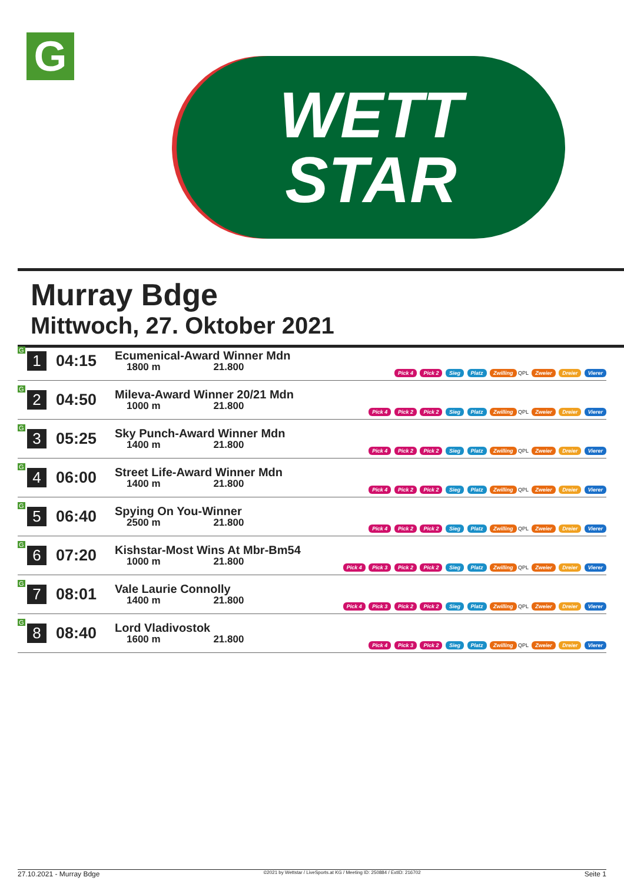G
WETT
STAR
Murray Bdge
Mittwoch, 27. Oktober 2021
| G | 1 | 04:15 | Ecumenical-Award Winner Mdn 1800 m 21.800 | Pick 4 Pick 2 Sieg Platz Zwilling QPL Zweier Dreier Vierer |
| G | 2 | 04:50 | Mileva-Award Winner 20/21 Mdn 1000 m 21.800 | Pick 4 Pick 2 Pick 2 Sieg Platz Zwilling QPL Zweier Dreier Vierer |
| G | 3 | 05:25 | Sky Punch-Award Winner Mdn 1400 m 21.800 | Pick 4 Pick 2 Pick 2 Sieg Platz Zwilling QPL Zweier Dreier Vierer |
| G | 4 | 06:00 | Street Life-Award Winner Mdn 1400 m 21.800 | Pick 4 Pick 2 Pick 2 Sieg Platz Zwilling QPL Zweier Dreier Vierer |
| G | 5 | 06:40 | Spying On You-Winner 2500 m 21.800 | Pick 4 Pick 2 Pick 2 Sieg Platz Zwilling QPL Zweier Dreier Vierer |
| G | 6 | 07:20 | Kishstar-Most Wins At Mbr-Bm54 1000 m 21.800 | Pick 4 Pick 3 Pick 2 Pick 2 Sieg Platz Zwilling QPL Zweier Dreier Vierer |
| G | 7 | 08:01 | Vale Laurie Connolly 1400 m 21.800 | Pick 4 Pick 3 Pick 2 Pick 2 Sieg Platz Zwilling QPL Zweier Dreier Vierer |
| G | 8 | 08:40 | Lord Vladivostok 1600 m 21.800 | Pick 4 Pick 3 Pick 2 Sieg Platz Zwilling QPL Zweier Dreier Vierer |
27.10.2021 - Murray Bdge ©2021 by Wettstar / LiveSports.at KG / Meeting ID: 250884 / ExtID: 216702 Seite 1